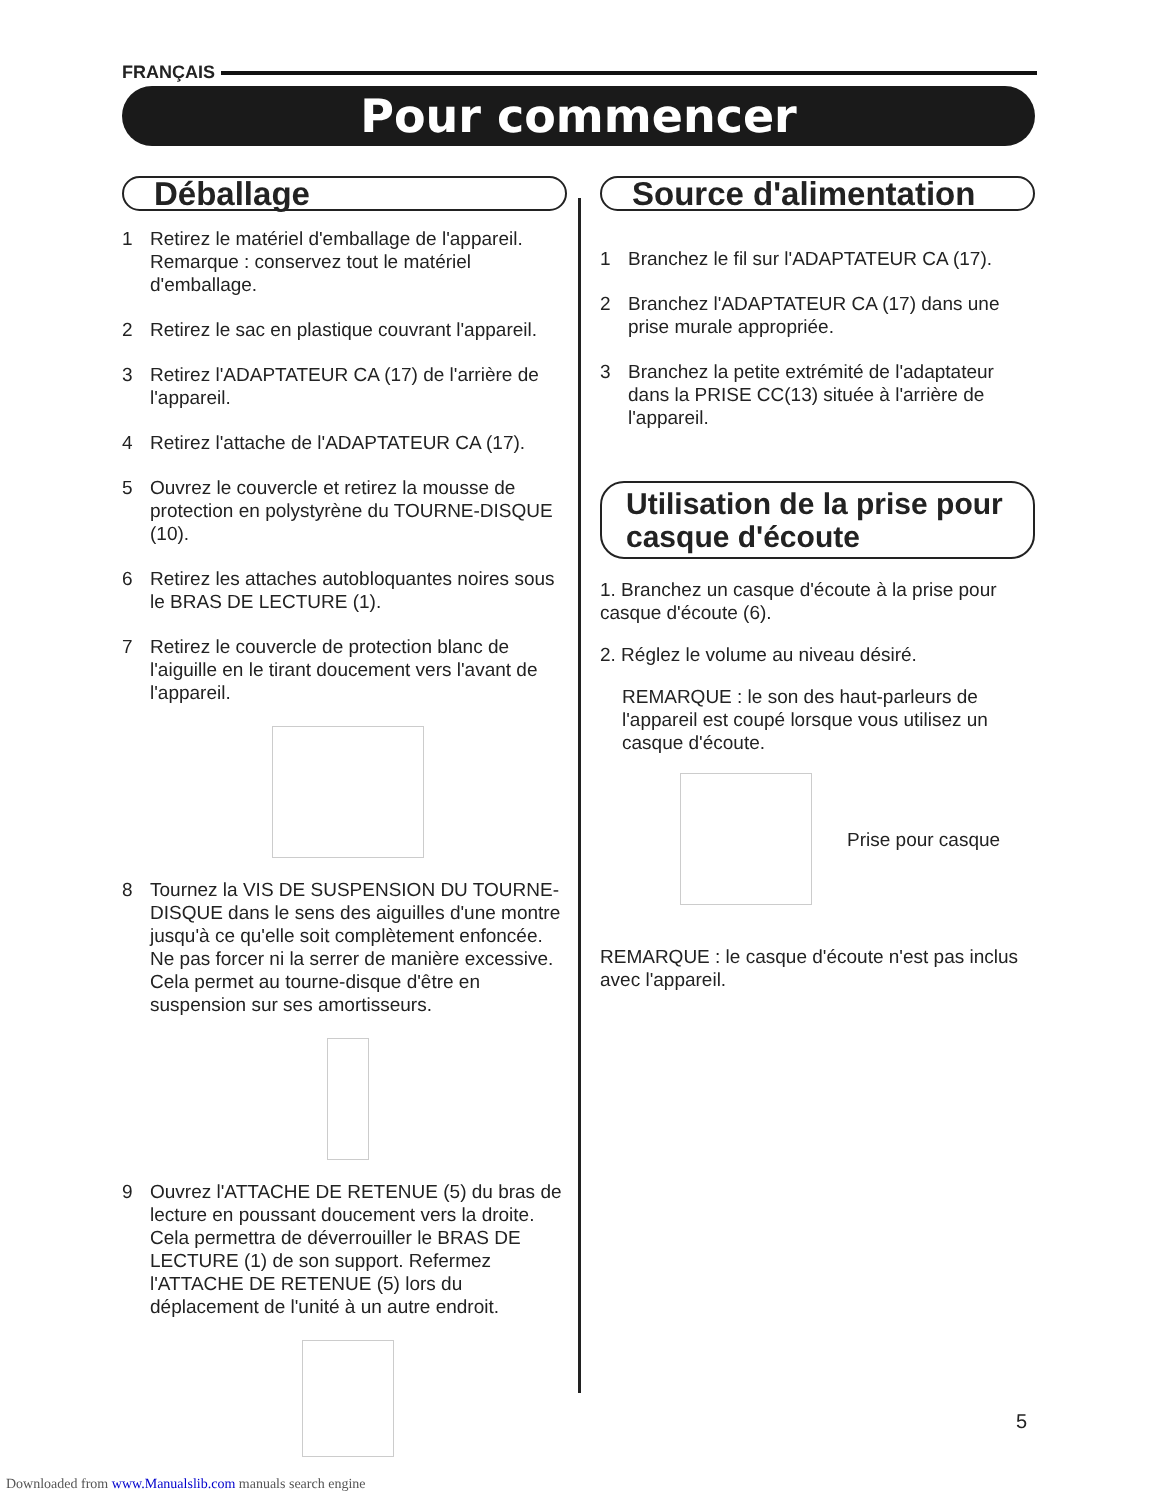FRANÇAIS
Pour commencer
Déballage
1 Retirez le matériel d'emballage de l'appareil. Remarque : conservez tout le matériel d'emballage.
2 Retirez le sac en plastique couvrant l'appareil.
3 Retirez l'ADAPTATEUR CA (17) de l'arrière de l'appareil.
4 Retirez l'attache de l'ADAPTATEUR CA (17).
5 Ouvrez le couvercle et retirez la mousse de protection en polystyrène du TOURNE-DISQUE (10).
6 Retirez les attaches autobloquantes noires sous le BRAS DE LECTURE (1).
7 Retirez le couvercle de protection blanc de l'aiguille en le tirant doucement vers l'avant de l'appareil.
8 Tournez la VIS DE SUSPENSION DU TOURNE-DISQUE dans le sens des aiguilles d'une montre jusqu'à ce qu'elle soit complètement enfoncée. Ne pas forcer ni la serrer de manière excessive. Cela permet au tourne-disque d'être en suspension sur ses amortisseurs.
9 Ouvrez l'ATTACHE DE RETENUE (5) du bras de lecture en poussant doucement vers la droite. Cela permettra de déverrouiller le BRAS DE LECTURE (1) de son support. Refermez l'ATTACHE DE RETENUE (5) lors du déplacement de l'unité à un autre endroit.
Source d'alimentation
1 Branchez le fil sur l'ADAPTATEUR CA (17).
2 Branchez l'ADAPTATEUR CA (17) dans une prise murale appropriée.
3 Branchez la petite extrémité de l'adaptateur dans la PRISE CC(13) située à l'arrière de l'appareil.
Utilisation de la prise pour casque d'écoute
1. Branchez un casque d'écoute à la prise pour casque d'écoute (6).
2. Réglez le volume au niveau désiré.
REMARQUE : le son des haut-parleurs de l'appareil est coupé lorsque vous utilisez un casque d'écoute.
Prise pour casque
REMARQUE : le casque d'écoute n'est pas inclus avec l'appareil.
5
Downloaded from www.Manualslib.com manuals search engine